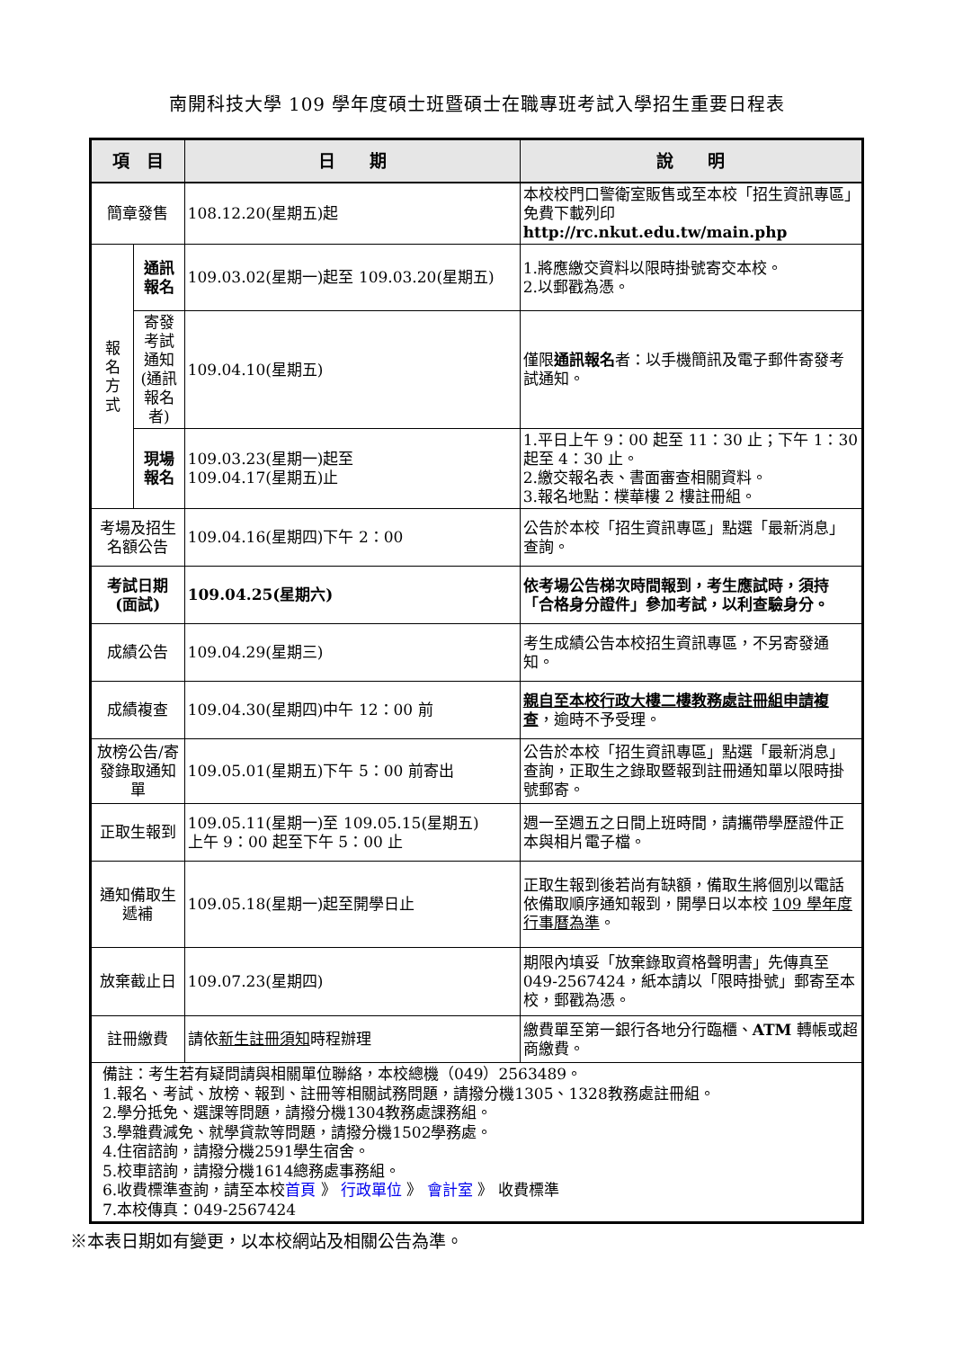南開科技大學 109 學年度碩士班暨碩士在職專班考試入學招生重要日程表
| 項 目 | | 日 期 | 說 明 |
| --- | --- | --- | --- |
| 簡章發售 | | 108.12.20(星期五)起 | 本校校門口警衛室販售或至本校「招生資訊專區」免費下載列印 http://rc.nkut.edu.tw/main.php |
| 報 名 方 式 | 通訊 報名 | 109.03.02(星期一)起至 109.03.20(星期五) | 1.將應繳交資料以限時掛號寄交本校。 2.以郵戳為憑。 |
| | 寄發考試通知(通訊報名者) | 109.04.10(星期五) | 僅限 通訊報名 者：以手機簡訊及電子郵件寄發考試通知。 |
| | 現場 報名 | 109.03.23(星期一)起至 109.04.17(星期五)止 | 1.平日上午 9：00 起至 11：30 止；下午 1：30 起至 4：30 止。 2.繳交報名表、書面審查相關資料。 3.報名地點：樸華樓 2 樓註冊組。 |
| 考場及招生名額公告 | | 109.04.16(星期四)下午 2：00 | 公告於本校「招生資訊專區」點選「最新消息」查詢。 |
| 考試日期 (面試) | | 109.04.25(星期六) | 依考場公告梯次時間報到，考生應試時，須持「合格身分證件」參加考試，以利查驗身分。 |
| 成績公告 | | 109.04.29(星期三) | 考生成績公告本校招生資訊專區，不另寄發通知。 |
| 成績複查 | | 109.04.30(星期四)中午 12：00 前 | 親自至本校行政大樓二樓教務處註冊組申請複查 ，逾時不予受理。 |
| 放榜公告/寄發錄取通知單 | | 109.05.01(星期五)下午 5：00 前寄出 | 公告於本校「招生資訊專區」點選「最新消息」查詢，正取生之錄取暨報到註冊通知單以限時掛號郵寄。 |
| 正取生報到 | | 109.05.11(星期一)至 109.05.15(星期五) 上午 9：00 起至下午 5：00 止 | 週一至週五之日間上班時間，請攜帶學歷證件正本與相片電子檔。 |
| 通知備取生遞補 | | 109.05.18(星期一)起至開學日止 | 正取生報到後若尚有缺額，備取生將個別以電話依備取順序通知報到，開學日以本校 109 學年度行事曆為準 。 |
| 放棄截止日 | | 109.07.23(星期四) | 期限內填妥「放棄錄取資格聲明書」先傳真至 049-2567424，紙本請以「限時掛號」郵寄至本校，郵戳為憑。 |
| 註冊繳費 | | 請依 新生註冊須知 時程辦理 | 繳費單至第一銀行各地分行臨櫃、 ATM 轉帳或超商繳費。 |
| 備註：考生若有疑問請與相關單位聯絡，本校總機（049）2563489。 1.報名、考試、放榜、報到、註冊等相關試務問題，請撥分機1305、1328教務處註冊組。 2.學分抵免、選課等問題，請撥分機1304教務處課務組。 3.學雜費減免、就學貸款等問題，請撥分機1502學務處。 4.住宿諮詢，請撥分機2591學生宿舍。 5.校車諮詢，請撥分機1614總務處事務組。 6.收費標準查詢，請至本校 首頁 》 行政單位 》 會計室 》 收費標準 7.本校傳真：049-2567424 | | | |
※本表日期如有變更，以本校網站及相關公告為準。